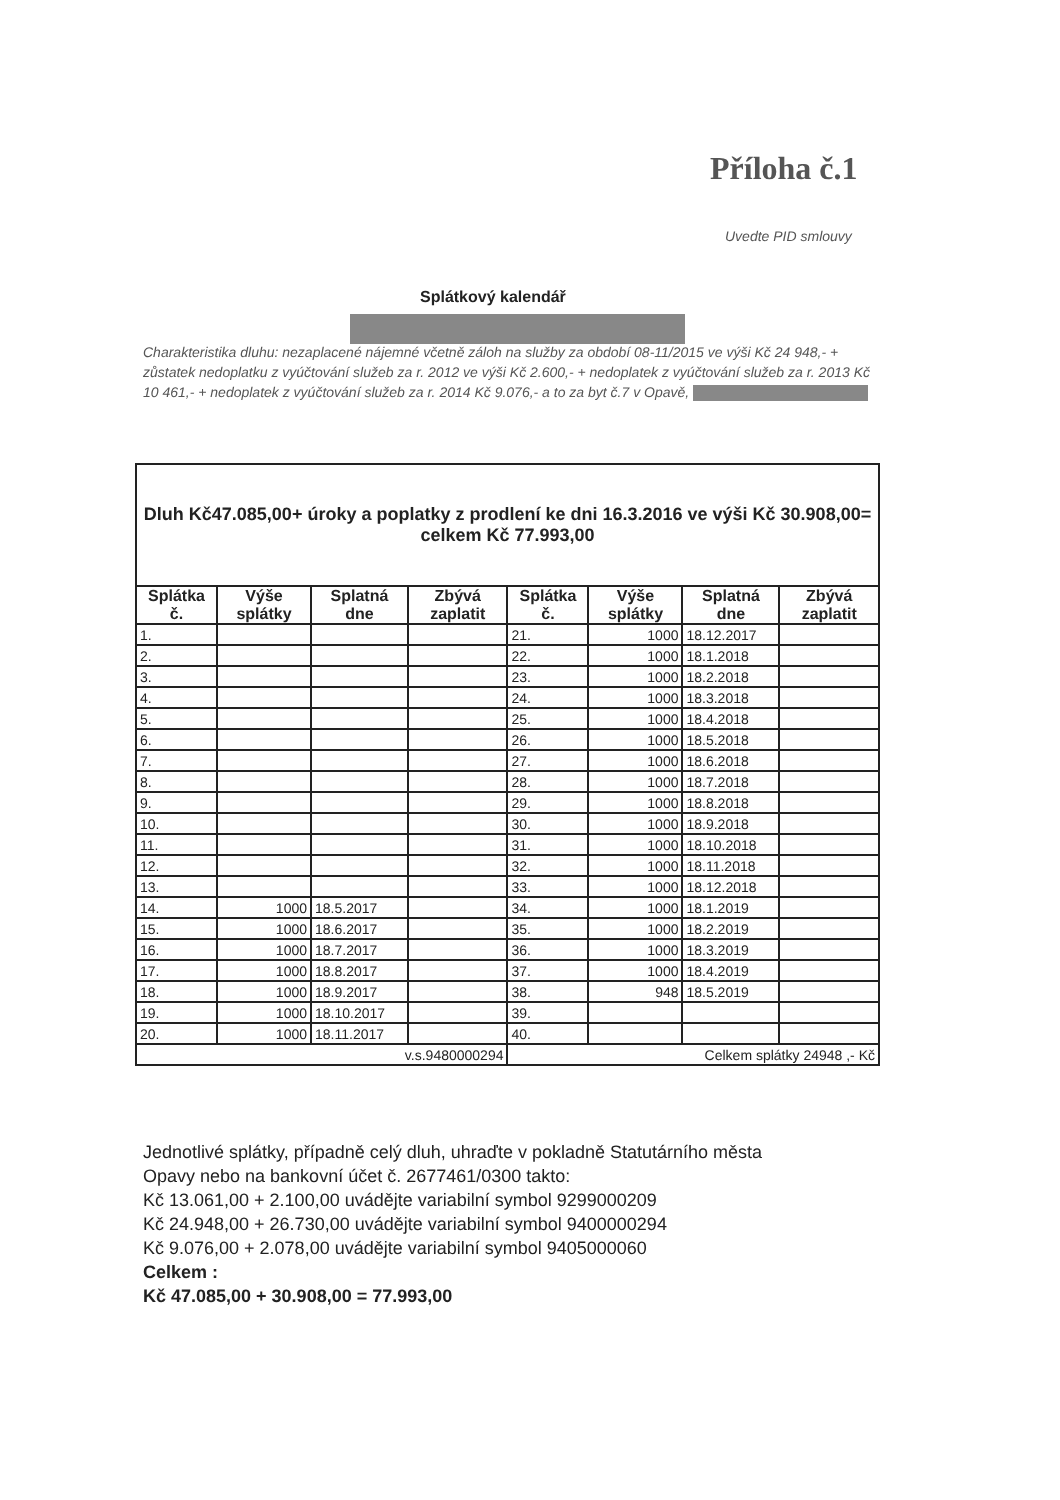Příloha č.1
Uvedte PID smlouvy
Splátkový kalendář
Charakteristika dluhu: nezaplacené nájemné včetně záloh na služby za období 08-11/2015 ve výši Kč 24 948,- + zůstatek nedoplatku z vyúčtování služeb za r. 2012 ve výši Kč 2.600,- + nedoplatek z vyúčtování služeb za r. 2013 Kč 10 461,- + nedoplatek z vyúčtování služeb za r. 2014 Kč 9.076,- a to za byt č.7 v Opavě,
| Dluh Kč47.085,00+ úroky a poplatky z prodlení ke dni 16.3.2016 ve výši Kč 30.908,00= celkem Kč 77.993,00 | | | | | | | |
| Splátka č. | Výše splátky | Splatná dne | Zbývá zaplatit | Splátka č. | Výše splátky | Splatná dne | Zbývá zaplatit |
| 1. | | | | 21. | 1000 | 18.12.2017 | |
| 2. | | | | 22. | 1000 | 18.1.2018 | |
| 3. | | | | 23. | 1000 | 18.2.2018 | |
| 4. | | | | 24. | 1000 | 18.3.2018 | |
| 5. | | | | 25. | 1000 | 18.4.2018 | |
| 6. | | | | 26. | 1000 | 18.5.2018 | |
| 7. | | | | 27. | 1000 | 18.6.2018 | |
| 8. | | | | 28. | 1000 | 18.7.2018 | |
| 9. | | | | 29. | 1000 | 18.8.2018 | |
| 10. | | | | 30. | 1000 | 18.9.2018 | |
| 11. | | | | 31. | 1000 | 18.10.2018 | |
| 12. | | | | 32. | 1000 | 18.11.2018 | |
| 13. | | | | 33. | 1000 | 18.12.2018 | |
| 14. | 1000 | 18.5.2017 | | 34. | 1000 | 18.1.2019 | |
| 15. | 1000 | 18.6.2017 | | 35. | 1000 | 18.2.2019 | |
| 16. | 1000 | 18.7.2017 | | 36. | 1000 | 18.3.2019 | |
| 17. | 1000 | 18.8.2017 | | 37. | 1000 | 18.4.2019 | |
| 18. | 1000 | 18.9.2017 | | 38. | 948 | 18.5.2019 | |
| 19. | 1000 | 18.10.2017 | | 39. | | | |
| 20. | 1000 | 18.11.2017 | | 40. | | | |
| v.s.9480000294 | | | | Celkem splátky 24948 ,- Kč | | | |
Jednotlivé splátky, případně celý dluh, uhraďte v pokladně Statutárního města
Opavy nebo na bankovní účet č. 2677461/0300 takto:
Kč 13.061,00 + 2.100,00 uvádějte variabilní symbol 9299000209
Kč 24.948,00 + 26.730,00 uvádějte variabilní symbol 9400000294
Kč 9.076,00 + 2.078,00 uvádějte variabilní symbol 9405000060
Celkem :
Kč 47.085,00 + 30.908,00 = 77.993,00